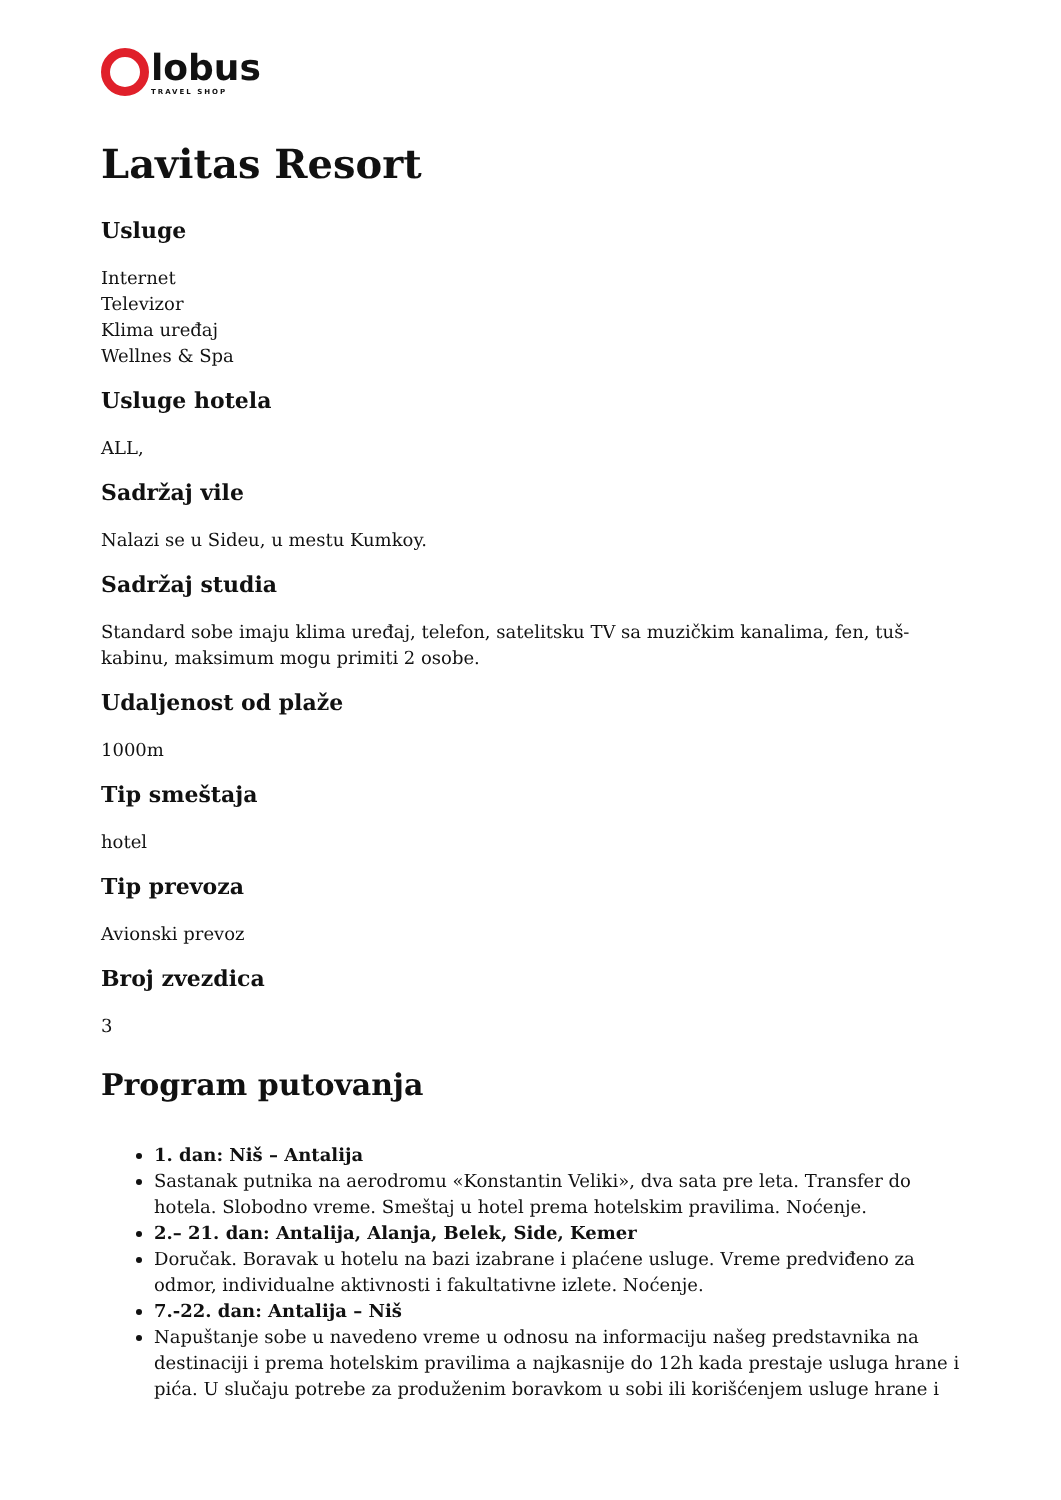lobus
TRAVEL SHOP
Lavitas Resort
Usluge
Internet
Televizor
Klima uređaj
Wellnes & Spa
Usluge hotela
ALL,
Sadržaj vile
Nalazi se u Sideu, u mestu Kumkoy.
Sadržaj studia
Standard sobe imaju klima uređaj, telefon, satelitsku TV sa muzičkim kanalima, fen, tuš-kabinu, maksimum mogu primiti 2 osobe.
Udaljenost od plaže
1000m
Tip smeštaja
hotel
Tip prevoza
Avionski prevoz
Broj zvezdica
3
Program putovanja
1. dan: Niš – Antalija
Sastanak putnika na aerodromu «Konstantin Veliki», dva sata pre leta. Transfer do hotela. Slobodno vreme. Smeštaj u hotel prema hotelskim pravilima. Noćenje.
2.– 21. dan: Antalija, Alanja, Belek, Side, Kemer
Doručak. Boravak u hotelu na bazi izabrane i plaćene usluge. Vreme predviđeno za odmor, individualne aktivnosti i fakultativne izlete. Noćenje.
7.-22. dan: Antalija – Niš
Napuštanje sobe u navedeno vreme u odnosu na informaciju našeg predstavnika na destinaciji i prema hotelskim pravilima a najkasnije do 12h kada prestaje usluga hrane i pića. U slučaju potrebe za produženim boravkom u sobi ili korišćenjem usluge hrane i